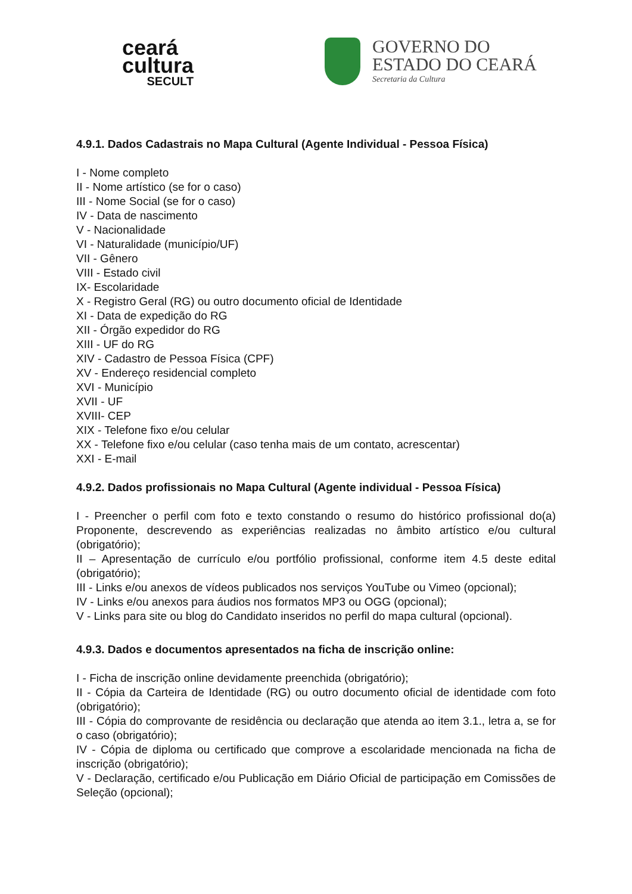ceará
cultura
SECULT
GOVERNO DO
ESTADO DO CEARÁ
Secretaria da Cultura
4.9.1. Dados Cadastrais no Mapa Cultural (Agente Individual - Pessoa Física)
I - Nome completo
II - Nome artístico (se for o caso)
III - Nome Social (se for o caso)
IV - Data de nascimento
V - Nacionalidade
VI - Naturalidade (município/UF)
VII - Gênero
VIII - Estado civil
IX- Escolaridade
X - Registro Geral (RG) ou outro documento oficial de Identidade
XI - Data de expedição do RG
XII - Órgão expedidor do RG
XIII - UF do RG
XIV - Cadastro de Pessoa Física (CPF)
XV - Endereço residencial completo
XVI - Município
XVII - UF
XVIII- CEP
XIX - Telefone fixo e/ou celular
XX - Telefone fixo e/ou celular (caso tenha mais de um contato, acrescentar)
XXI - E-mail
4.9.2. Dados profissionais no Mapa Cultural (Agente individual - Pessoa Física)
I - Preencher o perfil com foto e texto constando o resumo do histórico profissional do(a) Proponente, descrevendo as experiências realizadas no âmbito artístico e/ou cultural (obrigatório);
II – Apresentação de currículo e/ou portfólio profissional, conforme item 4.5 deste edital (obrigatório);
III - Links e/ou anexos de vídeos publicados nos serviços YouTube ou Vimeo (opcional);
IV - Links e/ou anexos para áudios nos formatos MP3 ou OGG (opcional);
V - Links para site ou blog do Candidato inseridos no perfil do mapa cultural (opcional).
4.9.3. Dados e documentos apresentados na ficha de inscrição online:
I - Ficha de inscrição online devidamente preenchida (obrigatório);
II - Cópia da Carteira de Identidade (RG) ou outro documento oficial de identidade com foto (obrigatório);
III - Cópia do comprovante de residência ou declaração que atenda ao item 3.1., letra a, se for o caso (obrigatório);
IV - Cópia de diploma ou certificado que comprove a escolaridade mencionada na ficha de inscrição (obrigatório);
V - Declaração, certificado e/ou Publicação em Diário Oficial de participação em Comissões de Seleção (opcional);